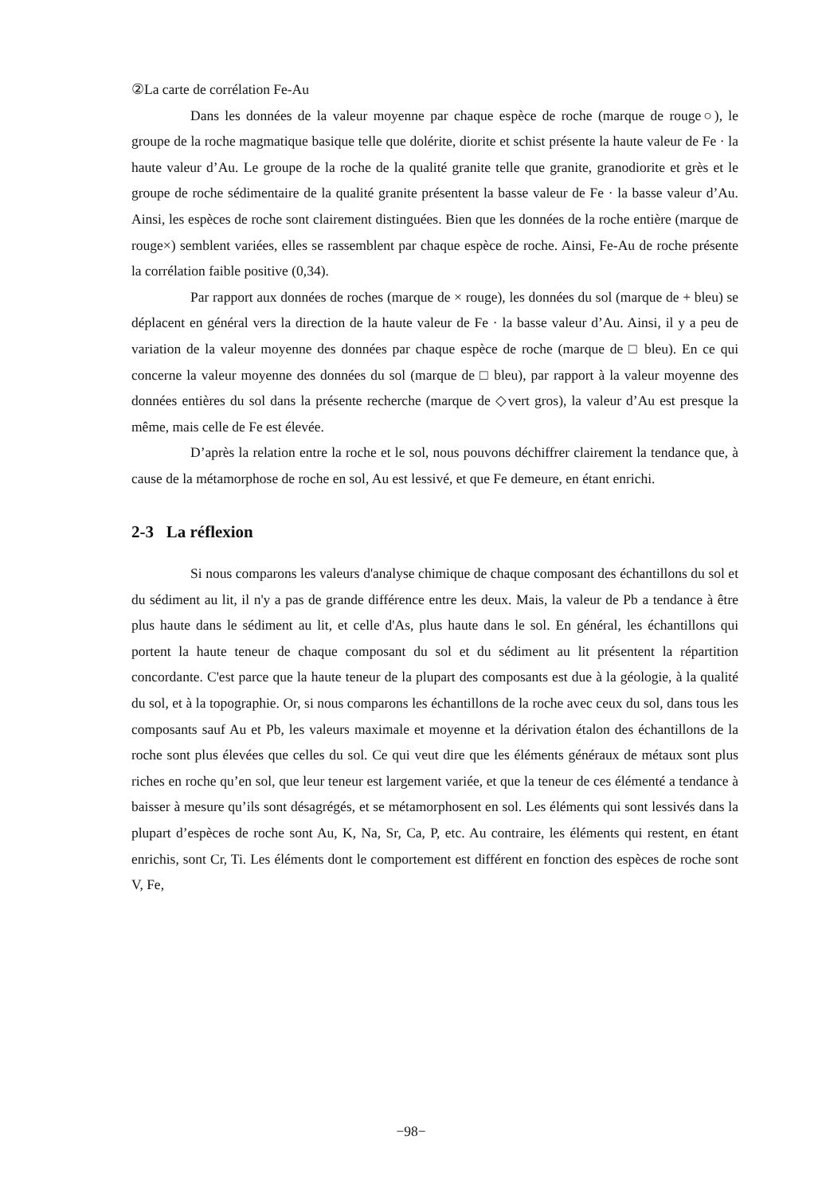②La carte de corrélation Fe-Au
Dans les données de la valeur moyenne par chaque espèce de roche (marque de rouge○), le groupe de la roche magmatique basique telle que dolérite, diorite et schist présente la haute valeur de Fe · la haute valeur d’Au. Le groupe de la roche de la qualité granite telle que granite, granodiorite et grès et le groupe de roche sédimentaire de la qualité granite présentent la basse valeur de Fe · la basse valeur d’Au. Ainsi, les espèces de roche sont clairement distinguées. Bien que les données de la roche entière (marque de rouge×) semblent variées, elles se rassemblent par chaque espèce de roche. Ainsi, Fe-Au de roche présente la corrélation faible positive (0,34).
Par rapport aux données de roches (marque de × rouge), les données du sol (marque de + bleu) se déplacent en général vers la direction de la haute valeur de Fe · la basse valeur d’Au. Ainsi, il y a peu de variation de la valeur moyenne des données par chaque espèce de roche (marque de □ bleu). En ce qui concerne la valeur moyenne des données du sol (marque de □ bleu), par rapport à la valeur moyenne des données entières du sol dans la présente recherche (marque de ◇vert gros), la valeur d’Au est presque la même, mais celle de Fe est élevée.
D’après la relation entre la roche et le sol, nous pouvons déchiffrer clairement la tendance que, à cause de la métamorphose de roche en sol, Au est lessivé, et que Fe demeure, en étant enrichi.
2-3 La réflexion
Si nous comparons les valeurs d'analyse chimique de chaque composant des échantillons du sol et du sédiment au lit, il n'y a pas de grande différence entre les deux. Mais, la valeur de Pb a tendance à être plus haute dans le sédiment au lit, et celle d'As, plus haute dans le sol. En général, les échantillons qui portent la haute teneur de chaque composant du sol et du sédiment au lit présentent la répartition concordante. C'est parce que la haute teneur de la plupart des composants est due à la géologie, à la qualité du sol, et à la topographie. Or, si nous comparons les échantillons de la roche avec ceux du sol, dans tous les composants sauf Au et Pb, les valeurs maximale et moyenne et la dérivation étalon des échantillons de la roche sont plus élevées que celles du sol. Ce qui veut dire que les éléments généraux de métaux sont plus riches en roche qu’en sol, que leur teneur est largement variée, et que la teneur de ces élémenté a tendance à baisser à mesure qu’ils sont désagrégés, et se métamorphosent en sol. Les éléments qui sont lessivés dans la plupart d’espèces de roche sont Au, K, Na, Sr, Ca, P, etc. Au contraire, les éléments qui restent, en étant enrichis, sont Cr, Ti. Les éléments dont le comportement est différent en fonction des espèces de roche sont V, Fe,
−98−